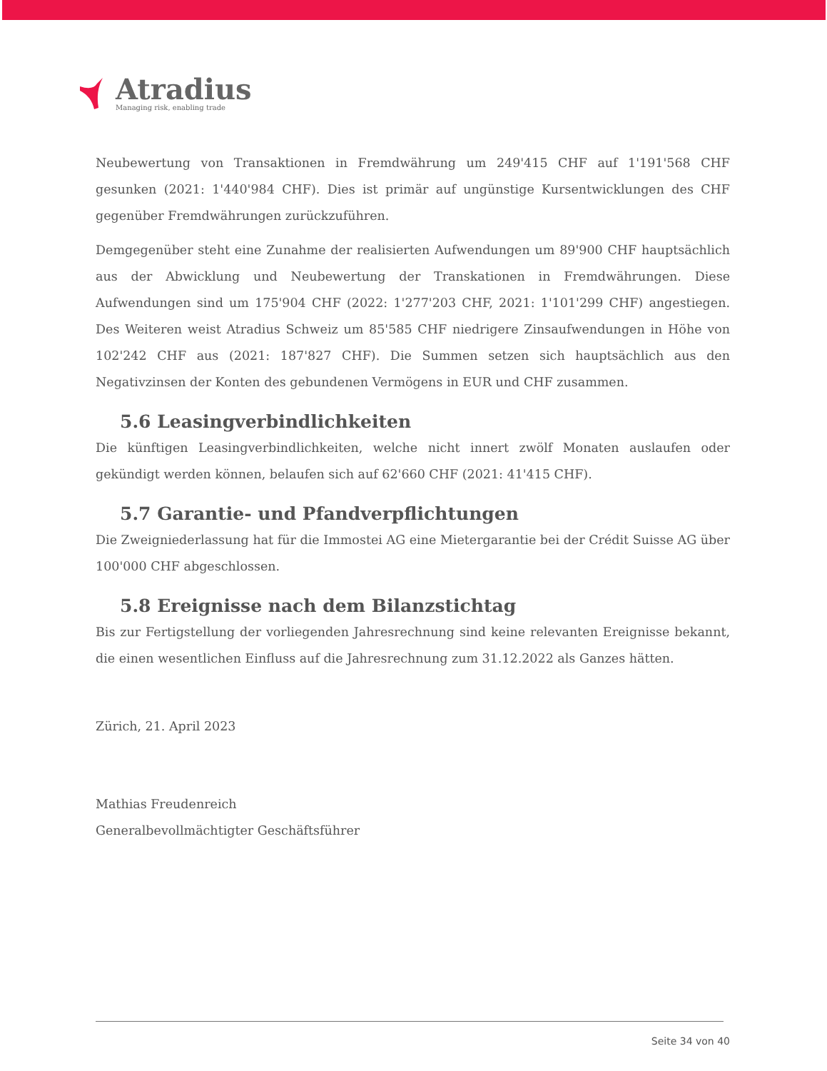Atradius
Managing risk, enabling trade
Neubewertung von Transaktionen in Fremdwährung um 249'415 CHF auf 1'191'568 CHF gesunken (2021: 1'440'984 CHF). Dies ist primär auf ungünstige Kursentwicklungen des CHF gegenüber Fremdwährungen zurückzuführen.
Demgegenüber steht eine Zunahme der realisierten Aufwendungen um 89'900 CHF hauptsächlich aus der Abwicklung und Neubewertung der Transkationen in Fremdwährungen. Diese Aufwendungen sind um 175'904 CHF (2022: 1'277'203 CHF, 2021: 1'101'299 CHF) angestiegen. Des Weiteren weist Atradius Schweiz um 85'585 CHF niedrigere Zinsaufwendungen in Höhe von 102'242 CHF aus (2021: 187'827 CHF). Die Summen setzen sich hauptsächlich aus den Negativzinsen der Konten des gebundenen Vermögens in EUR und CHF zusammen.
5.6 Leasingverbindlichkeiten
Die künftigen Leasingverbindlichkeiten, welche nicht innert zwölf Monaten auslaufen oder gekündigt werden können, belaufen sich auf 62'660 CHF (2021: 41'415 CHF).
5.7 Garantie- und Pfandverpflichtungen
Die Zweigniederlassung hat für die Immostei AG eine Mietergarantie bei der Crédit Suisse AG über 100'000 CHF abgeschlossen.
5.8 Ereignisse nach dem Bilanzstichtag
Bis zur Fertigstellung der vorliegenden Jahresrechnung sind keine relevanten Ereignisse bekannt, die einen wesentlichen Einfluss auf die Jahresrechnung zum 31.12.2022 als Ganzes hätten.
Zürich, 21. April 2023
Mathias Freudenreich
Generalbevollmächtigter Geschäftsführer
Seite 34 von 40